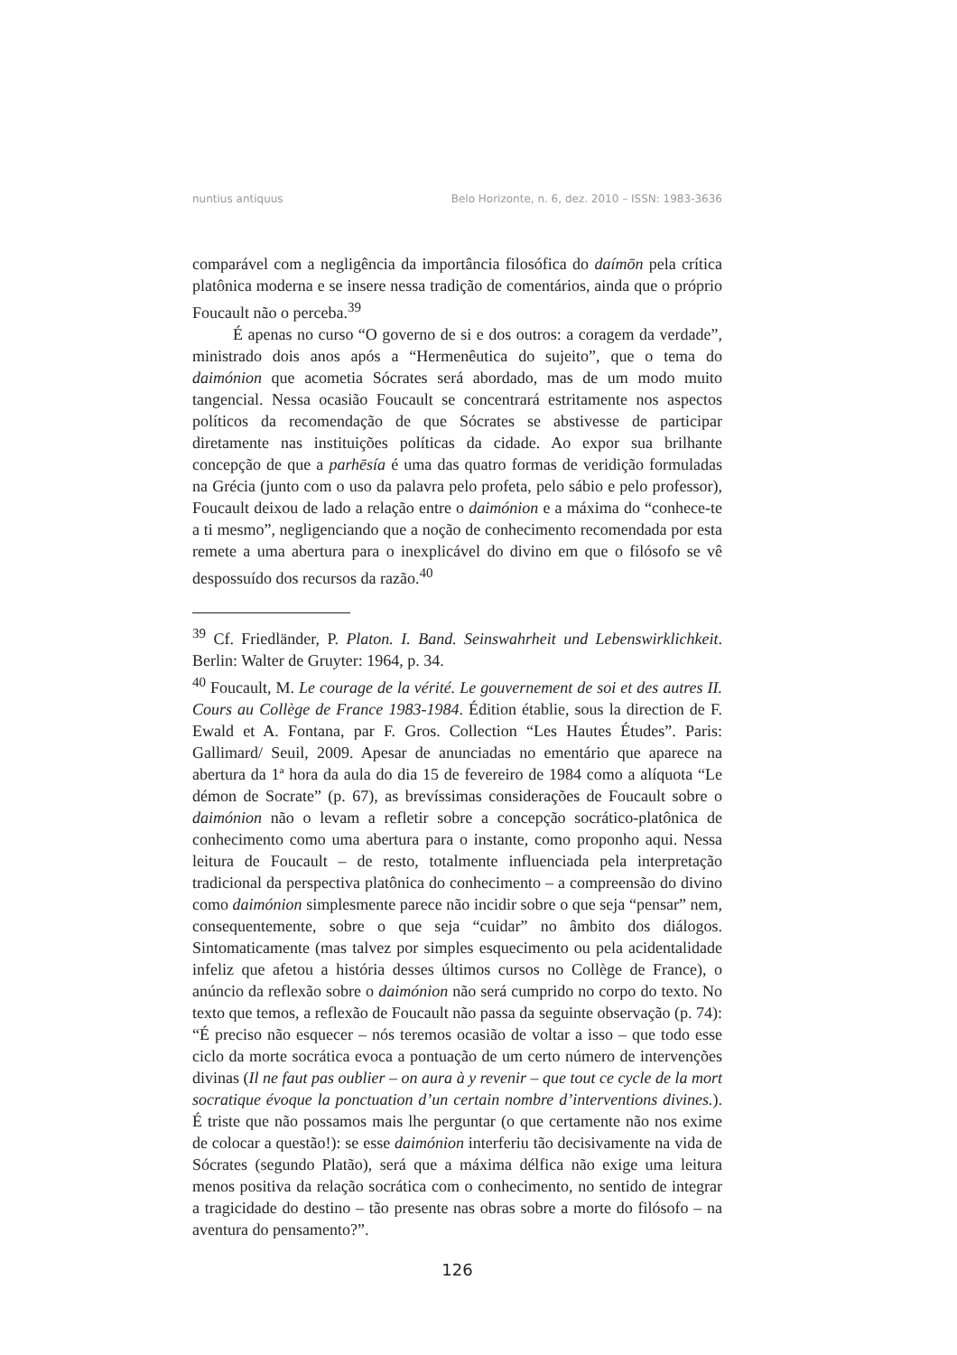nuntius antiquus Belo Horizonte, n. 6, dez. 2010 – ISSN: 1983-3636
comparável com a negligência da importância filosófica do daímōn pela crítica platônica moderna e se insere nessa tradição de comentários, ainda que o próprio Foucault não o perceba.<sup>39</sup>
É apenas no curso “O governo de si e dos outros: a coragem da verdade”, ministrado dois anos após a “Hermenêutica do sujeito”, que o tema do daimónion que acometia Sócrates será abordado, mas de um modo muito tangencial. Nessa ocasião Foucault se concentrará estritamente nos aspectos políticos da recomendação de que Sócrates se abstivesse de participar diretamente nas instituições políticas da cidade. Ao expor sua brilhante concepção de que a parhēsía é uma das quatro formas de veridição formuladas na Grécia (junto com o uso da palavra pelo profeta, pelo sábio e pelo professor), Foucault deixou de lado a relação entre o daimónion e a máxima do “conhece-te a ti mesmo”, negligenciando que a noção de conhecimento recomendada por esta remete a uma abertura para o inexplicável do divino em que o filósofo se vê despossuído dos recursos da razão.<sup>40</sup>
<sup>39</sup> Cf. Friedländer, P. Platon. I. Band. Seinswahrheit und Lebenswirklichkeit. Berlin: Walter de Gruyter: 1964, p. 34.
<sup>40</sup> Foucault, M. Le courage de la vérité. Le gouvernement de soi et des autres II. Cours au Collège de France 1983-1984. Édition établie, sous la direction de F. Ewald et A. Fontana, par F. Gros. Collection “Les Hautes Études”. Paris: Gallimard/ Seuil, 2009. Apesar de anunciadas no ementário que aparece na abertura da 1ª hora da aula do dia 15 de fevereiro de 1984 como a alíquota “Le démon de Socrate” (p. 67), as brevíssimas considerações de Foucault sobre o daimónion não o levam a refletir sobre a concepção socrático-platônica de conhecimento como uma abertura para o instante, como proponho aqui. Nessa leitura de Foucault – de resto, totalmente influenciada pela interpretação tradicional da perspectiva platônica do conhecimento – a compreensão do divino como daimónion simplesmente parece não incidir sobre o que seja “pensar” nem, consequentemente, sobre o que seja “cuidar” no âmbito dos diálogos. Sintomaticamente (mas talvez por simples esquecimento ou pela acidentalidade infeliz que afetou a história desses últimos cursos no Collège de France), o anúncio da reflexão sobre o daimónion não será cumprido no corpo do texto. No texto que temos, a reflexão de Foucault não passa da seguinte observação (p. 74): “É preciso não esquecer – nós teremos ocasião de voltar a isso – que todo esse ciclo da morte socrática evoca a pontuação de um certo número de intervenções divinas (Il ne faut pas oublier – on aura à y revenir – que tout ce cycle de la mort socratique évoque la ponctuation d’un certain nombre d’interventions divines.). É triste que não possamos mais lhe perguntar (o que certamente não nos exime de colocar a questão!): se esse daimónion interferiu tão decisivamente na vida de Sócrates (segundo Platão), será que a máxima délfica não exige uma leitura menos positiva da relação socrática com o conhecimento, no sentido de integrar a tragicidade do destino – tão presente nas obras sobre a morte do filósofo – na aventura do pensamento?”.
126